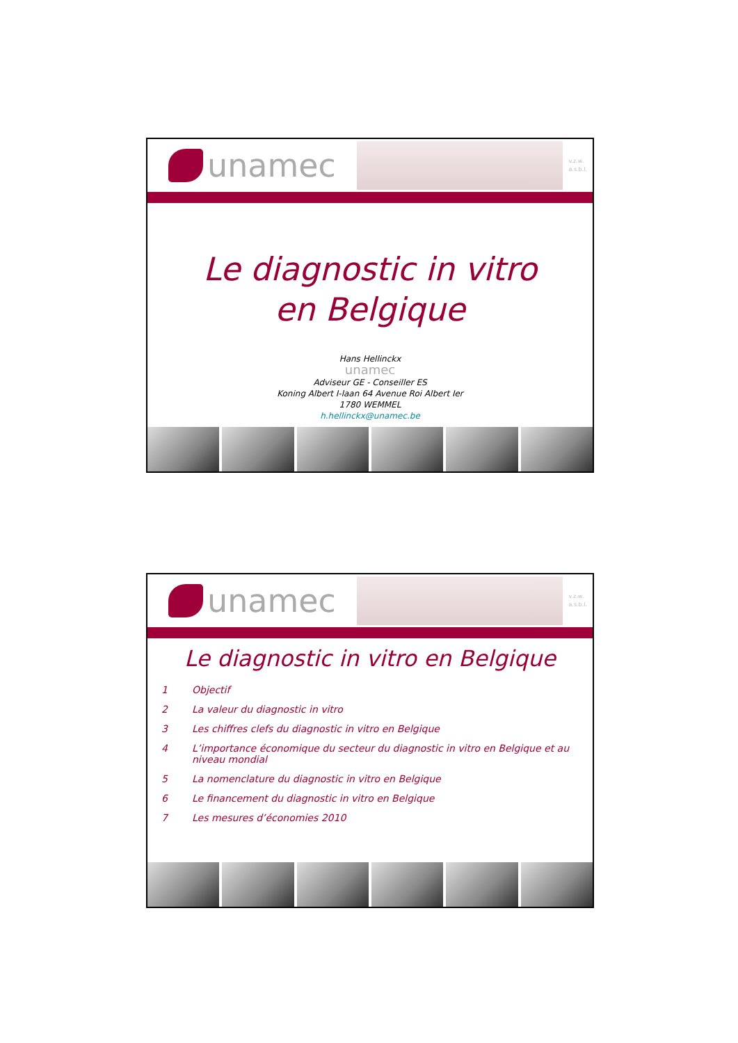unamec
v.z.w.
a.s.b.l.
Le diagnostic in vitro
en Belgique
Hans Hellinckx
unamec
Adviseur GE - Conseiller ES
Koning Albert I-laan 64 Avenue Roi Albert Ier
1780 WEMMEL
h.hellinckx@unamec.be
unamec
v.z.w.
a.s.b.l.
Le diagnostic in vitro en Belgique
1 Objectif
2 La valeur du diagnostic in vitro
3 Les chiffres clefs du diagnostic in vitro en Belgique
4 L’importance économique du secteur du diagnostic in vitro en Belgique et au niveau mondial
5 La nomenclature du diagnostic in vitro en Belgique
6 Le financement du diagnostic in vitro en Belgique
7 Les mesures d’économies 2010